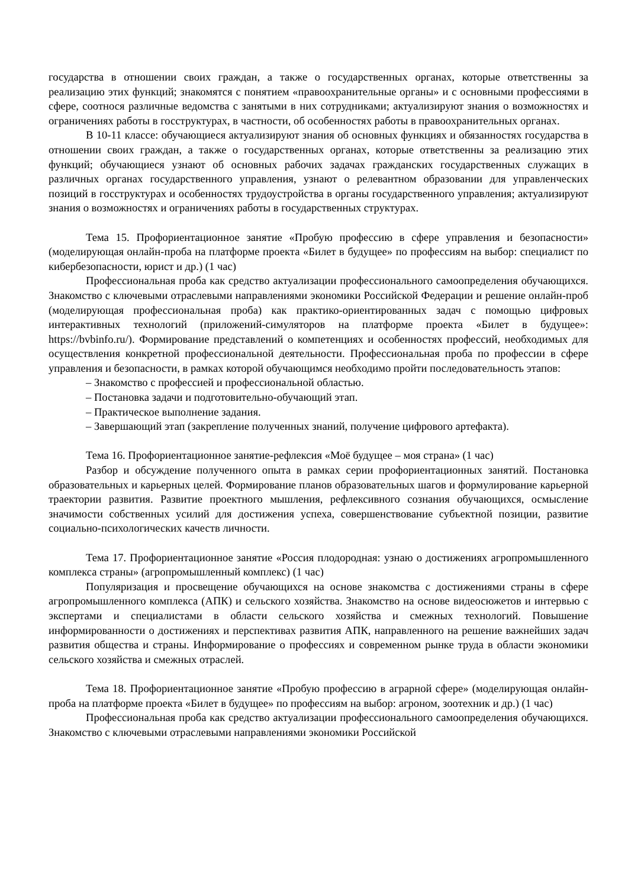государства в отношении своих граждан, а также о государственных органах, которые ответственны за реализацию этих функций; знакомятся с понятием «правоохранительные органы» и с основными профессиями в сфере, соотнося различные ведомства с занятыми в них сотрудниками; актуализируют знания о возможностях и ограничениях работы в госструктурах, в частности, об особенностях работы в правоохранительных органах.
В 10-11 классе: обучающиеся актуализируют знания об основных функциях и обязанностях государства в отношении своих граждан, а также о государственных органах, которые ответственны за реализацию этих функций; обучающиеся узнают об основных рабочих задачах гражданских государственных служащих в различных органах государственного управления, узнают о релевантном образовании для управленческих позиций в госструктурах и особенностях трудоустройства в органы государственного управления; актуализируют знания о возможностях и ограничениях работы в государственных структурах.
Тема 15. Профориентационное занятие «Пробую профессию в сфере управления и безопасности» (моделирующая онлайн-проба на платформе проекта «Билет в будущее» по профессиям на выбор: специалист по кибербезопасности, юрист и др.) (1 час)
Профессиональная проба как средство актуализации профессионального самоопределения обучающихся. Знакомство с ключевыми отраслевыми направлениями экономики Российской Федерации и решение онлайн-проб (моделирующая профессиональная проба) как практико-ориентированных задач с помощью цифровых интерактивных технологий (приложений-симуляторов на платформе проекта «Билет в будущее»: https://bvbinfo.ru/). Формирование представлений о компетенциях и особенностях профессий, необходимых для осуществления конкретной профессиональной деятельности. Профессиональная проба по профессии в сфере управления и безопасности, в рамках которой обучающимся необходимо пройти последовательность этапов:
– Знакомство с профессией и профессиональной областью.
– Постановка задачи и подготовительно-обучающий этап.
– Практическое выполнение задания.
– Завершающий этап (закрепление полученных знаний, получение цифрового артефакта).
Тема 16. Профориентационное занятие-рефлексия «Моё будущее – моя страна» (1 час)
Разбор и обсуждение полученного опыта в рамках серии профориентационных занятий. Постановка образовательных и карьерных целей. Формирование планов образовательных шагов и формулирование карьерной траектории развития. Развитие проектного мышления, рефлексивного сознания обучающихся, осмысление значимости собственных усилий для достижения успеха, совершенствование субъектной позиции, развитие социально-психологических качеств личности.
Тема 17. Профориентационное занятие «Россия плодородная: узнаю о достижениях агропромышленного комплекса страны» (агропромышленный комплекс) (1 час)
Популяризация и просвещение обучающихся на основе знакомства с достижениями страны в сфере агропромышленного комплекса (АПК) и сельского хозяйства. Знакомство на основе видеосюжетов и интервью с экспертами и специалистами в области сельского хозяйства и смежных технологий. Повышение информированности о достижениях и перспективах развития АПК, направленного на решение важнейших задач развития общества и страны. Информирование о профессиях и современном рынке труда в области экономики сельского хозяйства и смежных отраслей.
Тема 18. Профориентационное занятие «Пробую профессию в аграрной сфере» (моделирующая онлайн-проба на платформе проекта «Билет в будущее» по профессиям на выбор: агроном, зоотехник и др.) (1 час)
Профессиональная проба как средство актуализации профессионального самоопределения обучающихся. Знакомство с ключевыми отраслевыми направлениями экономики Российской